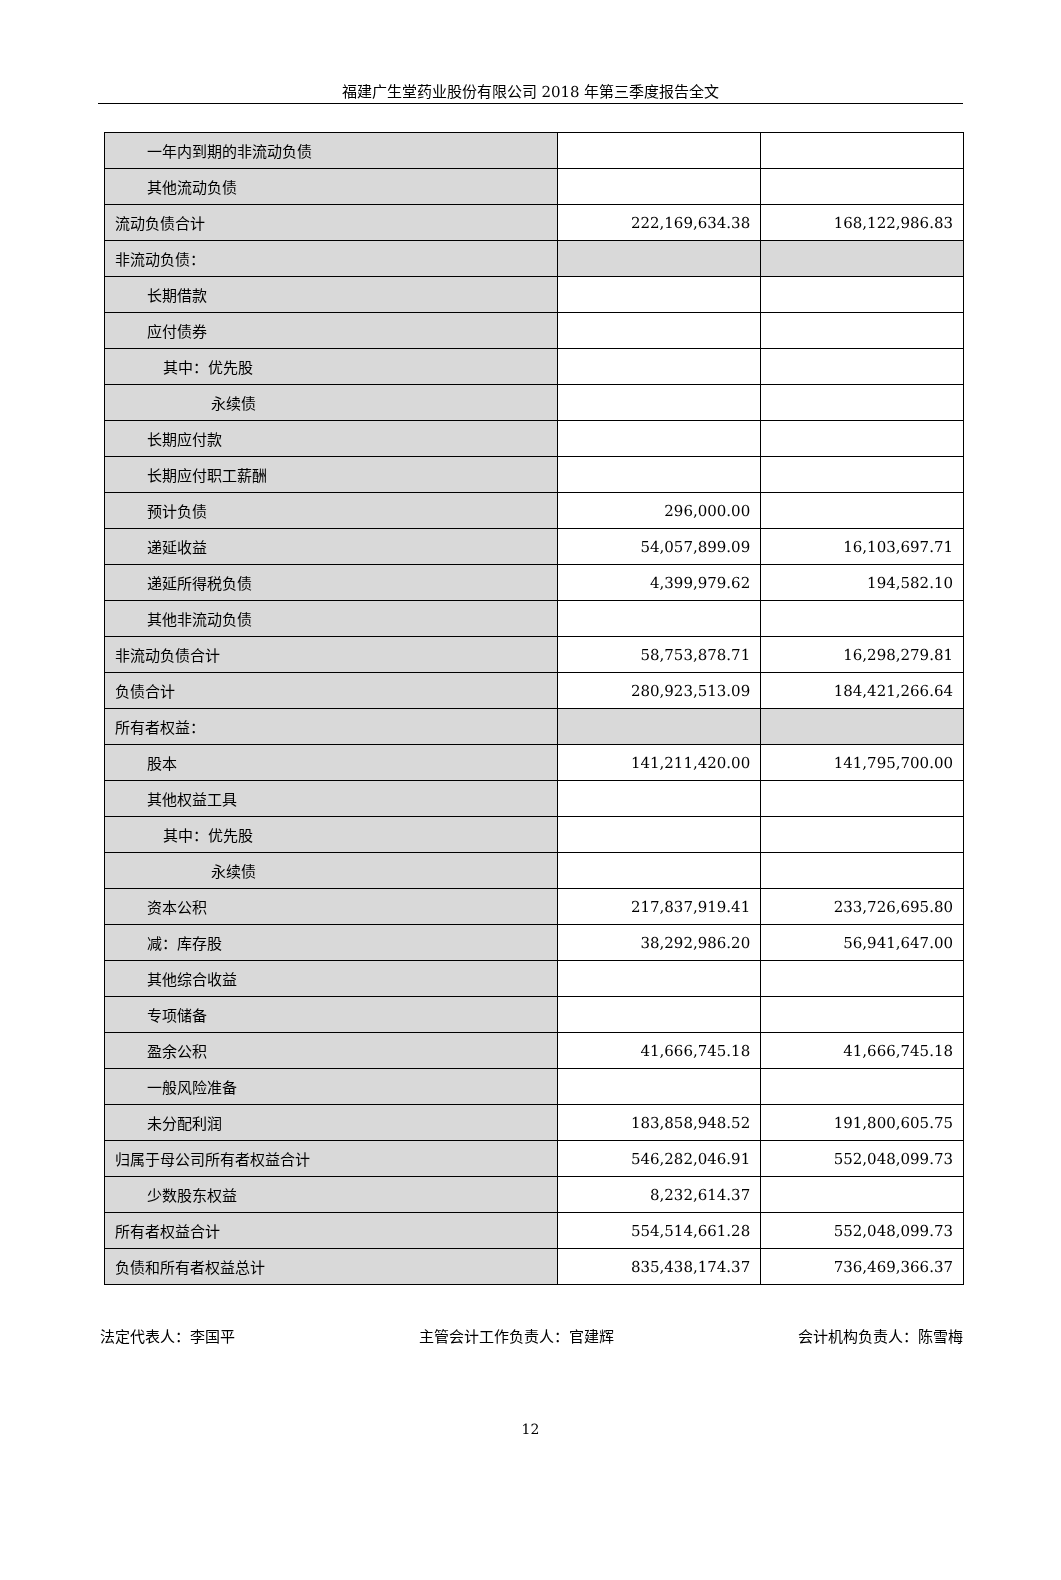福建广生堂药业股份有限公司 2018 年第三季度报告全文
| 一年内到期的非流动负债 | | |
| 其他流动负债 | | |
| 流动负债合计 | 222,169,634.38 | 168,122,986.83 |
| 非流动负债： | | |
| 长期借款 | | |
| 应付债券 | | |
| 其中：优先股 | | |
| 永续债 | | |
| 长期应付款 | | |
| 长期应付职工薪酬 | | |
| 预计负债 | 296,000.00 | |
| 递延收益 | 54,057,899.09 | 16,103,697.71 |
| 递延所得税负债 | 4,399,979.62 | 194,582.10 |
| 其他非流动负债 | | |
| 非流动负债合计 | 58,753,878.71 | 16,298,279.81 |
| 负债合计 | 280,923,513.09 | 184,421,266.64 |
| 所有者权益： | | |
| 股本 | 141,211,420.00 | 141,795,700.00 |
| 其他权益工具 | | |
| 其中：优先股 | | |
| 永续债 | | |
| 资本公积 | 217,837,919.41 | 233,726,695.80 |
| 减：库存股 | 38,292,986.20 | 56,941,647.00 |
| 其他综合收益 | | |
| 专项储备 | | |
| 盈余公积 | 41,666,745.18 | 41,666,745.18 |
| 一般风险准备 | | |
| 未分配利润 | 183,858,948.52 | 191,800,605.75 |
| 归属于母公司所有者权益合计 | 546,282,046.91 | 552,048,099.73 |
| 少数股东权益 | 8,232,614.37 | |
| 所有者权益合计 | 554,514,661.28 | 552,048,099.73 |
| 负债和所有者权益总计 | 835,438,174.37 | 736,469,366.37 |
法定代表人：李国平 主管会计工作负责人：官建辉 会计机构负责人：陈雪梅
12